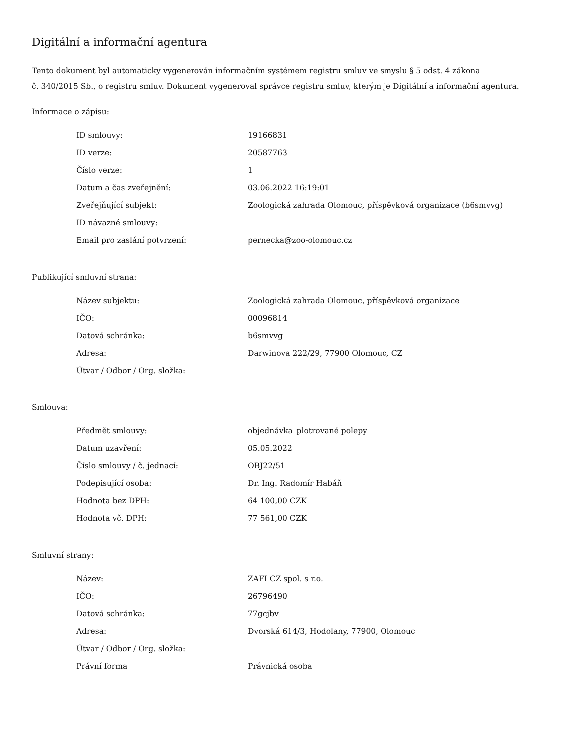Digitální a informační agentura
Tento dokument byl automaticky vygenerován informačním systémem registru smluv ve smyslu § 5 odst. 4 zákona
č. 340/2015 Sb., o registru smluv. Dokument vygeneroval správce registru smluv, kterým je Digitální a informační agentura.
Informace o zápisu:
| ID smlouvy: | 19166831 |
| ID verze: | 20587763 |
| Číslo verze: | 1 |
| Datum a čas zveřejnění: | 03.06.2022 16:19:01 |
| Zveřejňující subjekt: | Zoologická zahrada Olomouc, příspěvková organizace (b6smvvg) |
| ID návazné smlouvy: | |
| Email pro zaslání potvrzení: | pernecka@zoo-olomouc.cz |
Publikující smluvní strana:
| Název subjektu: | Zoologická zahrada Olomouc, příspěvková organizace |
| IČO: | 00096814 |
| Datová schránka: | b6smvvg |
| Adresa: | Darwinova 222/29, 77900 Olomouc, CZ |
| Útvar / Odbor / Org. složka: | |
Smlouva:
| Předmět smlouvy: | objednávka_plotrované polepy |
| Datum uzavření: | 05.05.2022 |
| Číslo smlouvy / č. jednací: | OBJ22/51 |
| Podepisující osoba: | Dr. Ing. Radomír Habáň |
| Hodnota bez DPH: | 64 100,00 CZK |
| Hodnota vč. DPH: | 77 561,00 CZK |
Smluvní strany:
| Název: | ZAFI CZ spol. s r.o. |
| IČO: | 26796490 |
| Datová schránka: | 77gcjbv |
| Adresa: | Dvorská 614/3, Hodolany, 77900, Olomouc |
| Útvar / Odbor / Org. složka: | |
| Právní forma | Právnická osoba |